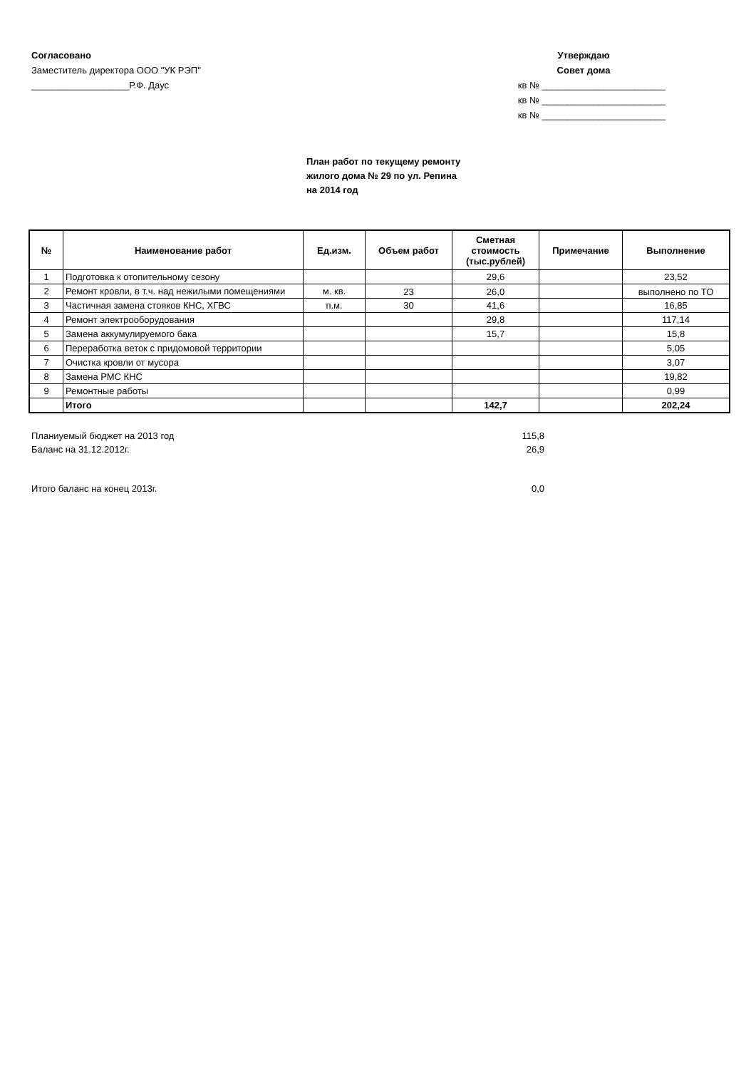Согласовано
Заместитель директора ООО "УК РЭП"
___________________Р.Ф. Даус
Утверждаю
Совет дома
кв № ________________________
кв № ________________________
кв № ________________________
План работ по текущему ремонту
жилого дома № 29 по ул. Репина
на 2014 год
| № | Наименование работ | Ед.изм. | Объем работ | Сметная стоимость (тыс.рублей) | Примечание | Выполнение |
| --- | --- | --- | --- | --- | --- | --- |
| 1 | Подготовка к отопительному сезону | | | 29,6 | | 23,52 |
| 2 | Ремонт кровли, в т.ч. над нежилыми помещениями | м. кв. | 23 | 26,0 | | выполнено по ТО |
| 3 | Частичная замена стояков КНС, ХГВС | п.м. | 30 | 41,6 | | 16,85 |
| 4 | Ремонт электрооборудования | | | 29,8 | | 117,14 |
| 5 | Замена аккумулируемого бака | | | 15,7 | | 15,8 |
| 6 | Переработка веток с придомовой территории | | | | | 5,05 |
| 7 | Очистка кровли от мусора | | | | | 3,07 |
| 8 | Замена РМС КНС | | | | | 19,82 |
| 9 | Ремонтные работы | | | | | 0,99 |
| | Итого | | | 142,7 | | 202,24 |
Планиуемый бюджет на 2013 год 115,8
Баланс на 31.12.2012г. 26,9
Итого баланс на конец 2013г. 0,0